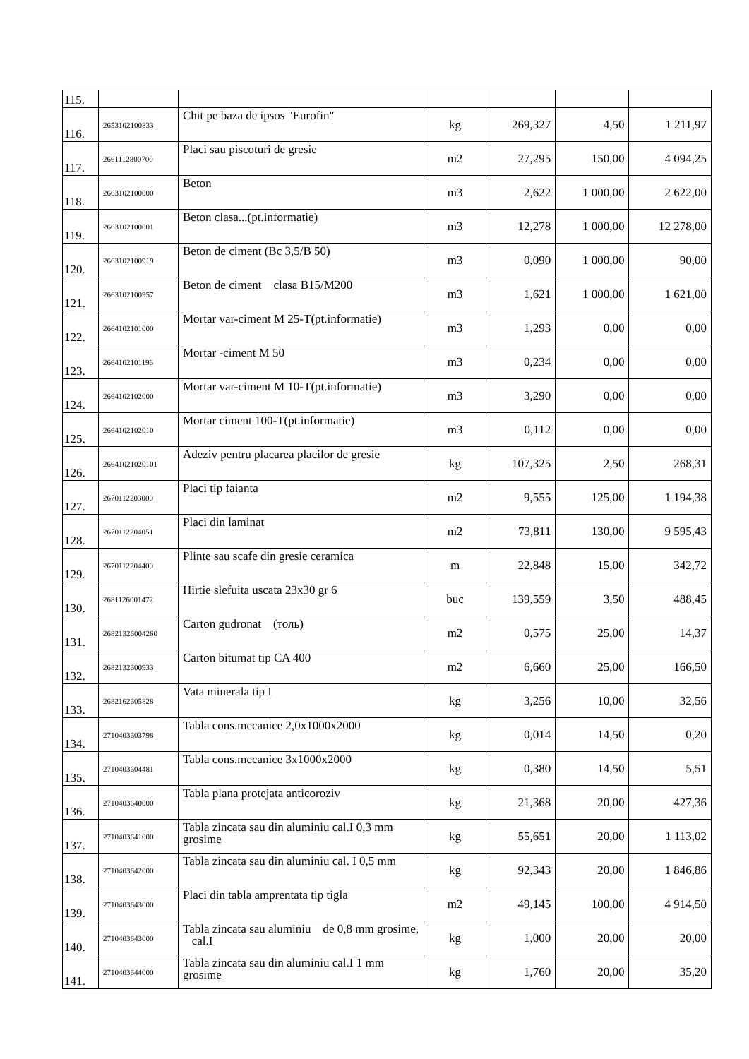| 115. | | | | | | |
| 116. | 2653102100833 | Chit pe baza de ipsos "Eurofin" | kg | 269,327 | 4,50 | 1 211,97 |
| 117. | 2661112800700 | Placi sau piscoturi de gresie | m2 | 27,295 | 150,00 | 4 094,25 |
| 118. | 2663102100000 | Beton | m3 | 2,622 | 1 000,00 | 2 622,00 |
| 119. | 2663102100001 | Beton clasa...(pt.informatie) | m3 | 12,278 | 1 000,00 | 12 278,00 |
| 120. | 2663102100919 | Beton de ciment (Bc 3,5/B 50) | m3 | 0,090 | 1 000,00 | 90,00 |
| 121. | 2663102100957 | Beton de ciment clasa B15/M200 | m3 | 1,621 | 1 000,00 | 1 621,00 |
| 122. | 2664102101000 | Mortar var-ciment M 25-T(pt.informatie) | m3 | 1,293 | 0,00 | 0,00 |
| 123. | 2664102101196 | Mortar -ciment M 50 | m3 | 0,234 | 0,00 | 0,00 |
| 124. | 2664102102000 | Mortar var-ciment M 10-T(pt.informatie) | m3 | 3,290 | 0,00 | 0,00 |
| 125. | 2664102102010 | Mortar ciment 100-T(pt.informatie) | m3 | 0,112 | 0,00 | 0,00 |
| 126. | 26641021020101 | Adeziv pentru placarea placilor de gresie | kg | 107,325 | 2,50 | 268,31 |
| 127. | 2670112203000 | Placi tip faianta | m2 | 9,555 | 125,00 | 1 194,38 |
| 128. | 2670112204051 | Placi din laminat | m2 | 73,811 | 130,00 | 9 595,43 |
| 129. | 2670112204400 | Plinte sau scafe din gresie ceramica | m | 22,848 | 15,00 | 342,72 |
| 130. | 2681126001472 | Hirtie slefuita uscata 23x30 gr 6 | buc | 139,559 | 3,50 | 488,45 |
| 131. | 26821326004260 | Carton gudronat (толь) | m2 | 0,575 | 25,00 | 14,37 |
| 132. | 2682132600933 | Carton bitumat tip CA 400 | m2 | 6,660 | 25,00 | 166,50 |
| 133. | 2682162605828 | Vata minerala tip I | kg | 3,256 | 10,00 | 32,56 |
| 134. | 2710403603798 | Tabla cons.mecanice 2,0x1000x2000 | kg | 0,014 | 14,50 | 0,20 |
| 135. | 2710403604481 | Tabla cons.mecanice 3x1000x2000 | kg | 0,380 | 14,50 | 5,51 |
| 136. | 2710403640000 | Tabla plana protejata anticoroziv | kg | 21,368 | 20,00 | 427,36 |
| 137. | 2710403641000 | Tabla zincata sau din aluminiu cal.I 0,3 mm grosime | kg | 55,651 | 20,00 | 1 113,02 |
| 138. | 2710403642000 | Tabla zincata sau din aluminiu cal. I 0,5 mm | kg | 92,343 | 20,00 | 1 846,86 |
| 139. | 2710403643000 | Placi din tabla amprentata tip tigla | m2 | 49,145 | 100,00 | 4 914,50 |
| 140. | 2710403643000 | Tabla zincata sau aluminiu de 0,8 mm grosime, cal.I | kg | 1,000 | 20,00 | 20,00 |
| 141. | 2710403644000 | Tabla zincata sau din aluminiu cal.I 1 mm grosime | kg | 1,760 | 20,00 | 35,20 |